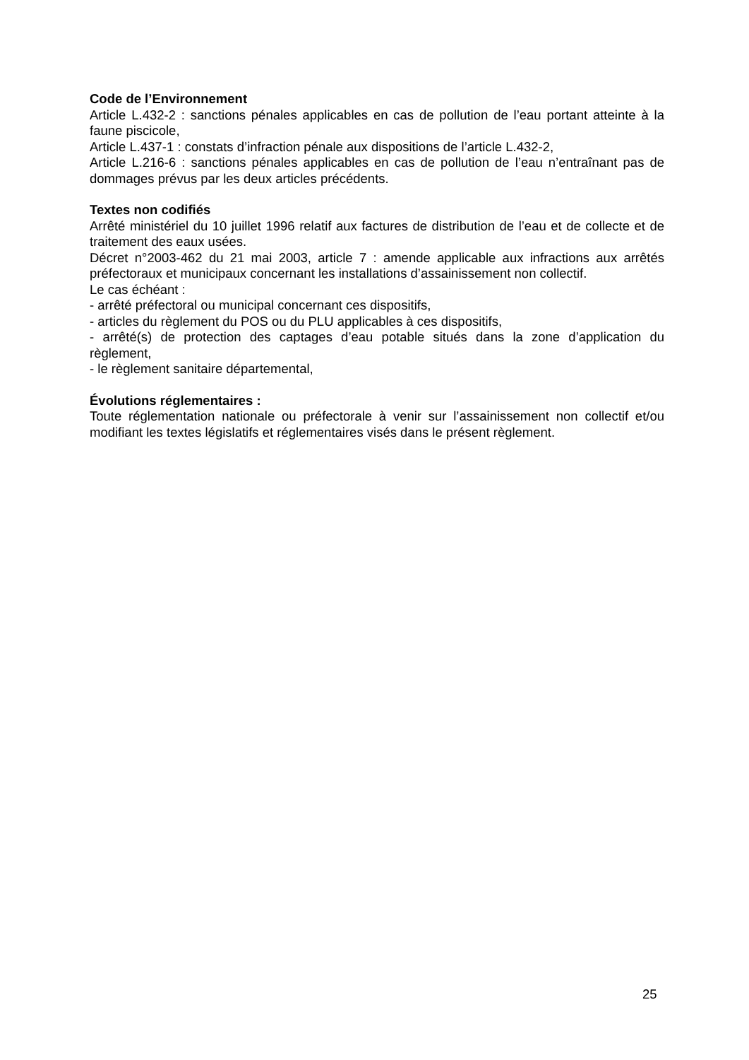Code de l’Environnement
Article L.432-2 : sanctions pénales applicables en cas de pollution de l’eau portant atteinte à la faune piscicole,
Article L.437-1 : constats d’infraction pénale aux dispositions de l’article L.432-2,
Article L.216-6 : sanctions pénales applicables en cas de pollution de l’eau n’entraînant pas de dommages prévus par les deux articles précédents.
Textes non codifiés
Arrêté ministériel du 10 juillet 1996 relatif aux factures de distribution de l’eau et de collecte et de traitement des eaux usées.
Décret n°2003-462 du 21 mai 2003, article 7 : amende applicable aux infractions aux arrêtés préfectoraux et municipaux concernant les installations d’assainissement non collectif.
Le cas échéant :
- arrêté préfectoral ou municipal concernant ces dispositifs,
- articles du règlement du POS ou du PLU applicables à ces dispositifs,
- arrêté(s) de protection des captages d’eau potable situés dans la zone d’application du règlement,
- le règlement sanitaire départemental,
Évolutions réglementaires :
Toute réglementation nationale ou préfectorale à venir sur l’assainissement non collectif et/ou modifiant les textes législatifs et réglementaires visés dans le présent règlement.
25